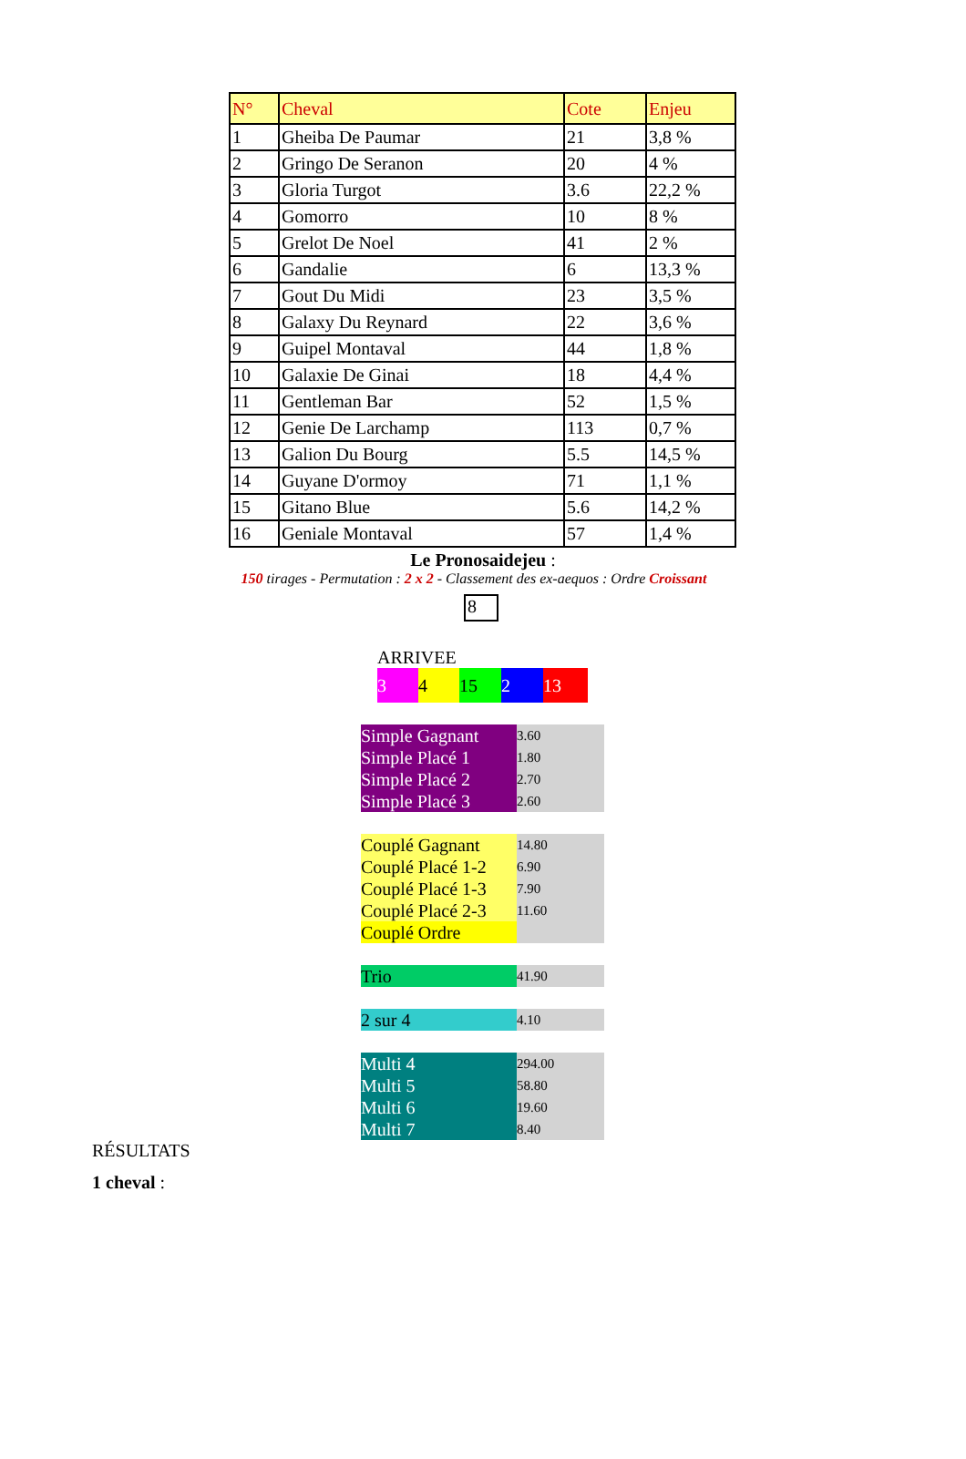| N° | Cheval | Cote | Enjeu |
| --- | --- | --- | --- |
| 1 | Gheiba De Paumar | 21 | 3,8 % |
| 2 | Gringo De Seranon | 20 | 4 % |
| 3 | Gloria Turgot | 3.6 | 22,2 % |
| 4 | Gomorro | 10 | 8 % |
| 5 | Grelot De Noel | 41 | 2 % |
| 6 | Gandalie | 6 | 13,3 % |
| 7 | Gout Du Midi | 23 | 3,5 % |
| 8 | Galaxy Du Reynard | 22 | 3,6 % |
| 9 | Guipel Montaval | 44 | 1,8 % |
| 10 | Galaxie De Ginai | 18 | 4,4 % |
| 11 | Gentleman Bar | 52 | 1,5 % |
| 12 | Genie De Larchamp | 113 | 0,7 % |
| 13 | Galion Du Bourg | 5.5 | 14,5 % |
| 14 | Guyane D'ormoy | 71 | 1,1 % |
| 15 | Gitano Blue | 5.6 | 14,2 % |
| 16 | Geniale Montaval | 57 | 1,4 % |
Le Pronosaidejeu :
150 tirages - Permutation : 2 x 2 - Classement des ex-aequos : Ordre Croissant
8
ARRIVEE
3 4 15 2 13
| Simple Gagnant | 3.60 |
| Simple Placé 1 | 1.80 |
| Simple Placé 2 | 2.70 |
| Simple Placé 3 | 2.60 |
| Couplé Gagnant | 14.80 |
| Couplé Placé 1-2 | 6.90 |
| Couplé Placé 1-3 | 7.90 |
| Couplé Placé 2-3 | 11.60 |
| Couplé Ordre | |
| Trio | 41.90 |
| 2 sur 4 | 4.10 |
| Multi 4 | 294.00 |
| Multi 5 | 58.80 |
| Multi 6 | 19.60 |
| Multi 7 | 8.40 |
RÉSULTATS
1 cheval :